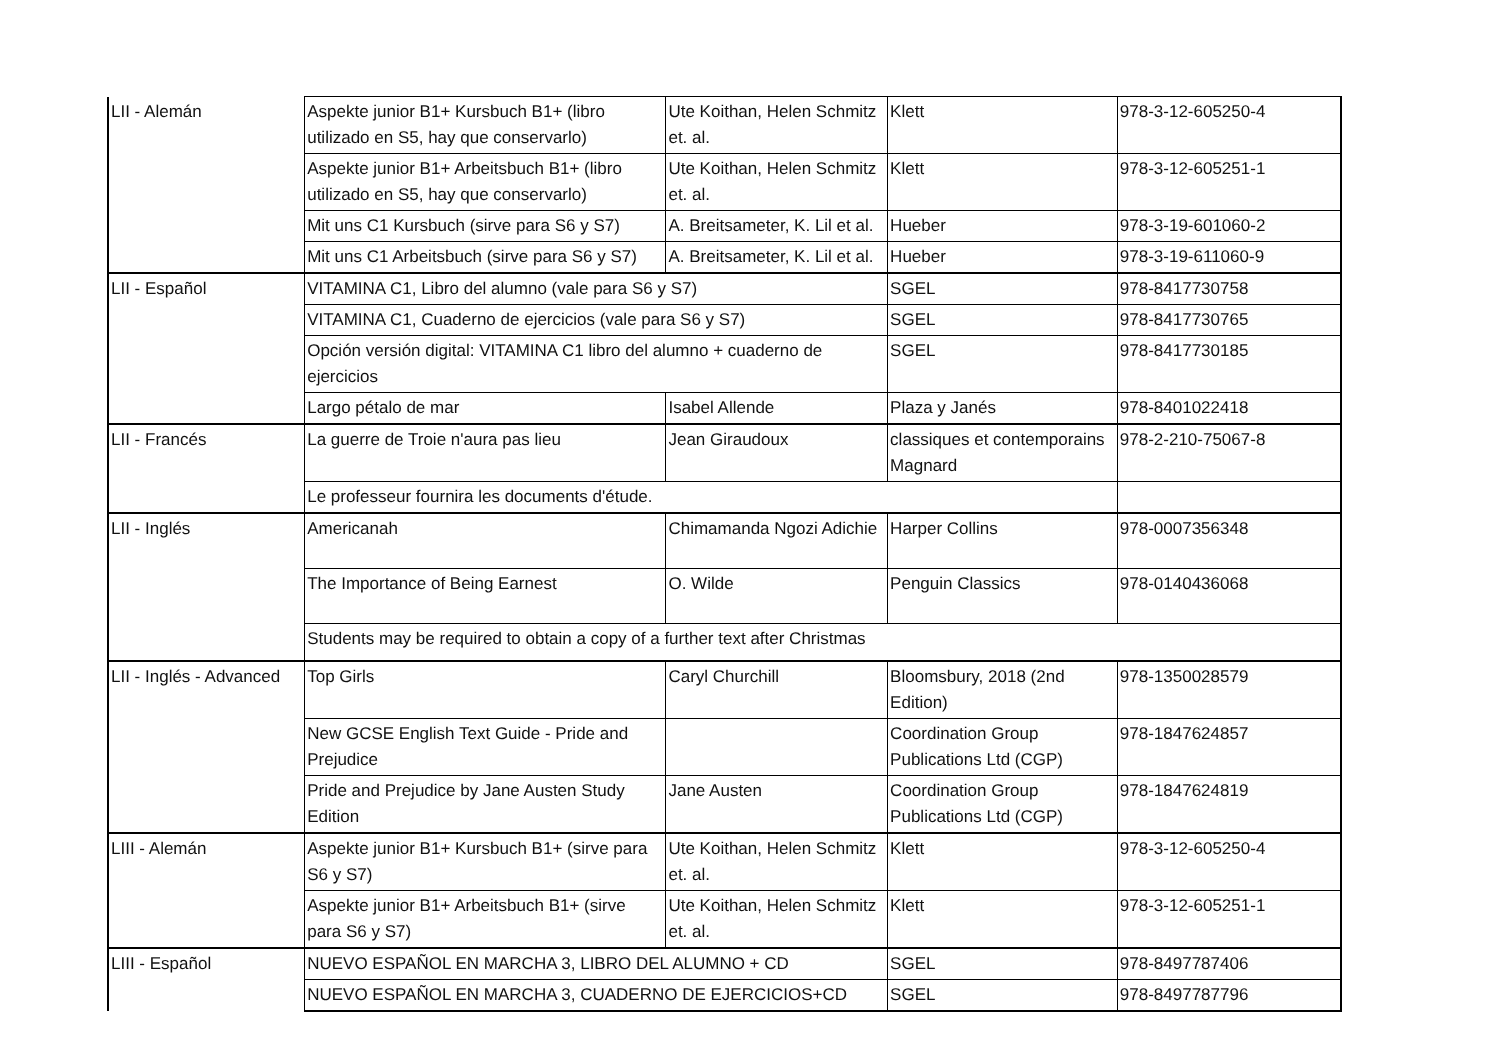| LII - Alemán | Aspekte junior B1+ Kursbuch B1+ (libro utilizado en S5, hay que conservarlo) | Ute Koithan, Helen Schmitz et. al. | Klett | 978-3-12-605250-4 |
| | Aspekte junior B1+ Arbeitsbuch B1+ (libro utilizado en S5, hay que conservarlo) | Ute Koithan, Helen Schmitz et. al. | Klett | 978-3-12-605251-1 |
| | Mit uns C1 Kursbuch (sirve para S6 y S7) | A. Breitsameter, K. Lil et al. | Hueber | 978-3-19-601060-2 |
| | Mit uns C1 Arbeitsbuch (sirve para S6 y S7) | A. Breitsameter, K. Lil et al. | Hueber | 978-3-19-611060-9 |
| LII - Español | VITAMINA C1, Libro del alumno (vale para S6 y S7) | | SGEL | 978-8417730758 |
| | VITAMINA C1, Cuaderno de ejercicios (vale para S6 y S7) | | SGEL | 978-8417730765 |
| | Opción versión digital: VITAMINA C1 libro del alumno + cuaderno de ejercicios | | SGEL | 978-8417730185 |
| | Largo pétalo de mar | Isabel Allende | Plaza y Janés | 978-8401022418 |
| LII - Francés | La guerre de Troie n'aura pas lieu | Jean Giraudoux | classiques et contemporains Magnard | 978-2-210-75067-8 |
| | Le professeur fournira les documents d'étude. | | | |
| LII - Inglés | Americanah | Chimamanda Ngozi Adichie | Harper Collins | 978-0007356348 |
| | The Importance of Being Earnest | O. Wilde | Penguin Classics | 978-0140436068 |
| | Students may be required to obtain a copy of a further text after Christmas | | | |
| LII - Inglés - Advanced | Top Girls | Caryl Churchill | Bloomsbury, 2018 (2nd Edition) | 978-1350028579 |
| | New GCSE English Text Guide - Pride and Prejudice | | Coordination Group Publications Ltd (CGP) | 978-1847624857 |
| | Pride and Prejudice by Jane Austen Study Edition | Jane Austen | Coordination Group Publications Ltd (CGP) | 978-1847624819 |
| LIII - Alemán | Aspekte junior B1+ Kursbuch B1+ (sirve para S6 y S7) | Ute Koithan, Helen Schmitz et. al. | Klett | 978-3-12-605250-4 |
| | Aspekte junior B1+ Arbeitsbuch B1+ (sirve para S6 y S7) | Ute Koithan, Helen Schmitz et. al. | Klett | 978-3-12-605251-1 |
| LIII - Español | NUEVO ESPAÑOL EN MARCHA 3, LIBRO DEL ALUMNO + CD | | SGEL | 978-8497787406 |
| | NUEVO ESPAÑOL EN MARCHA 3, CUADERNO DE EJERCICIOS+CD | | SGEL | 978-8497787796 |